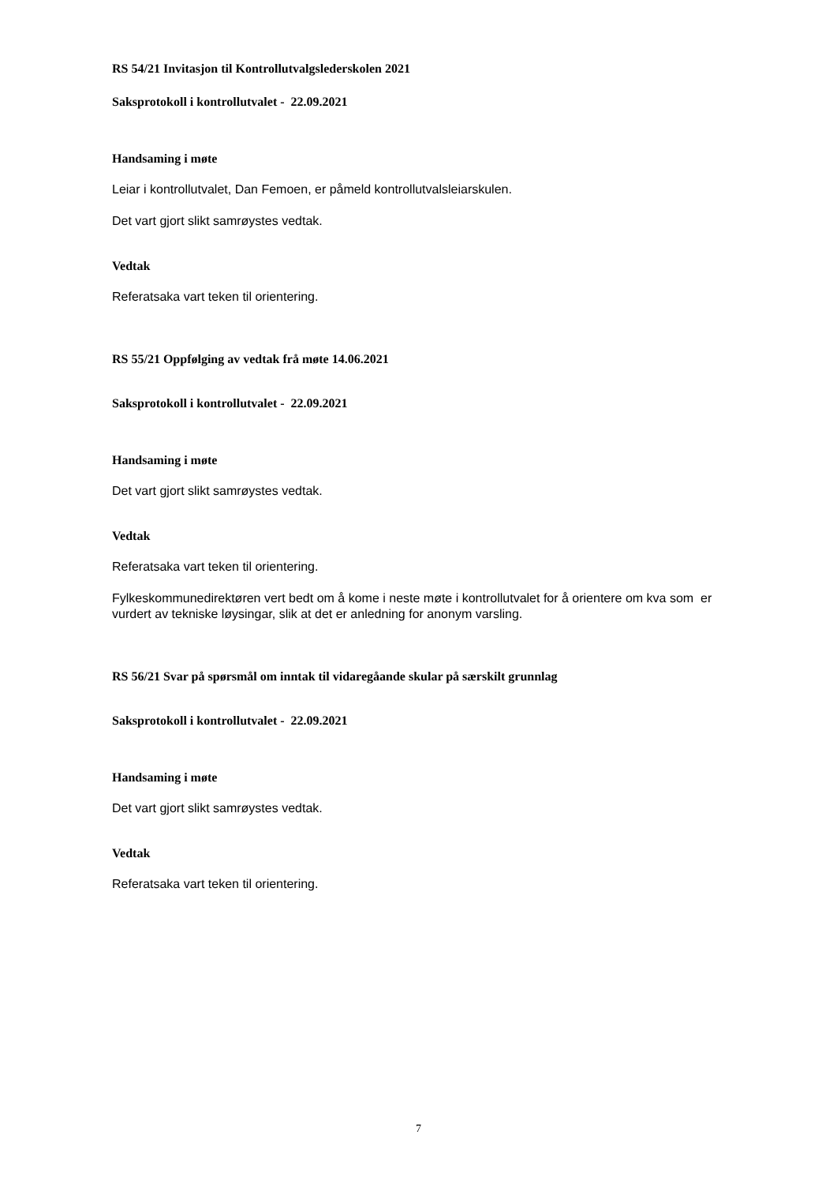RS 54/21 Invitasjon til Kontrollutvalgslederskolen 2021
Saksprotokoll i kontrollutvalet - 22.09.2021
Handsaming i møte
Leiar i kontrollutvalet, Dan Femoen, er påmeld kontrollutvalsleiarskulen.
Det vart gjort slikt samrøystes vedtak.
Vedtak
Referatsaka vart teken til orientering.
RS 55/21 Oppfølging av vedtak frå møte 14.06.2021
Saksprotokoll i kontrollutvalet - 22.09.2021
Handsaming i møte
Det vart gjort slikt samrøystes vedtak.
Vedtak
Referatsaka vart teken til orientering.
Fylkeskommunedirektøren vert bedt om å kome i neste møte i kontrollutvalet for å orientere om kva som er vurdert av tekniske løysingar, slik at det er anledning for anonym varsling.
RS 56/21 Svar på spørsmål om inntak til vidaregåande skular på særskilt grunnlag
Saksprotokoll i kontrollutvalet - 22.09.2021
Handsaming i møte
Det vart gjort slikt samrøystes vedtak.
Vedtak
Referatsaka vart teken til orientering.
7